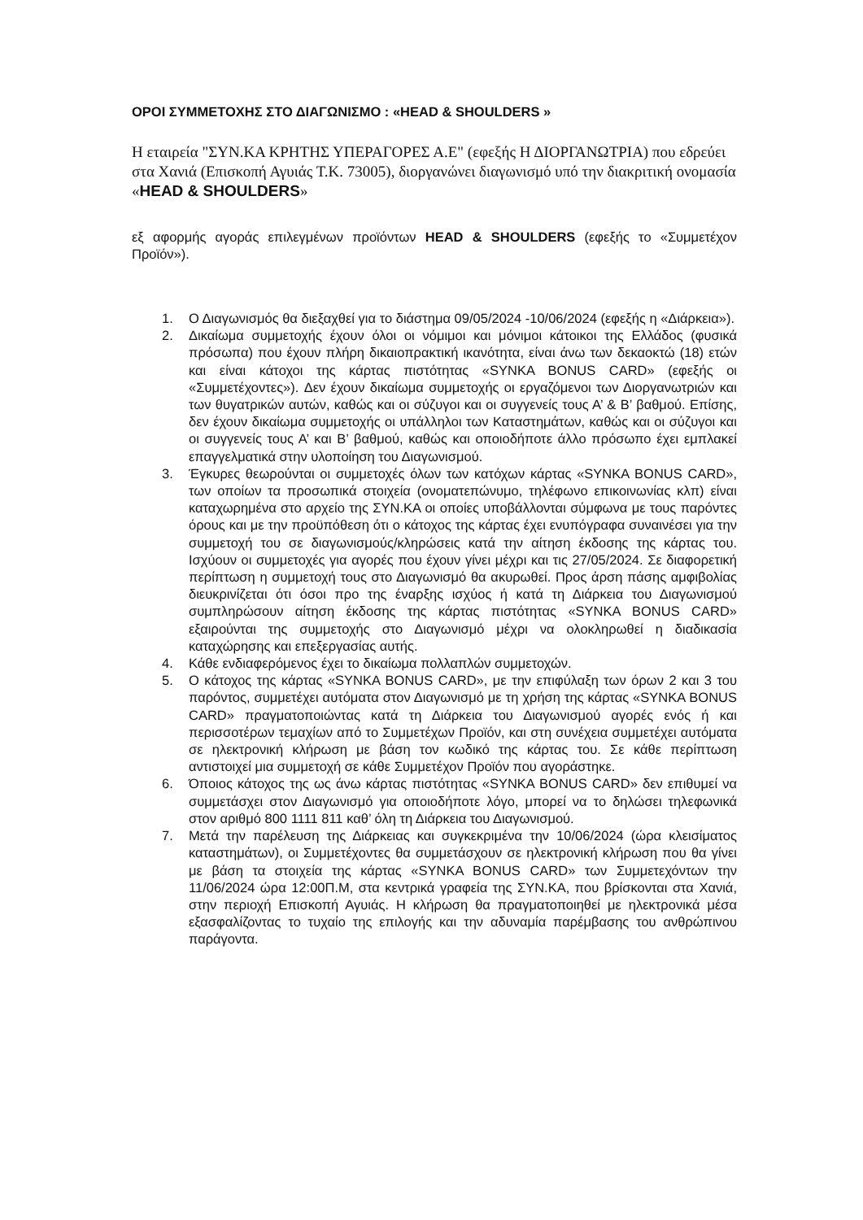ΟΡΟΙ ΣΥΜΜΕΤΟΧΗΣ ΣΤΟ ΔΙΑΓΩΝΙΣΜΟ : «HEAD & SHOULDERS »
Η εταιρεία "ΣΥΝ.ΚΑ ΚΡΗΤΗΣ ΥΠΕΡΑΓΟΡΕΣ Α.Ε" (εφεξής Η ΔΙΟΡΓΑΝΩΤΡΙΑ) που εδρεύει στα Χανιά (Επισκοπή Αγυιάς Τ.Κ. 73005), διοργανώνει διαγωνισμό υπό την διακριτική ονομασία «HEAD & SHOULDERS»
εξ αφορμής αγοράς επιλεγμένων προϊόντων HEAD & SHOULDERS (εφεξής το «Συμμετέχον Προϊόν»).
1. Ο Διαγωνισμός θα διεξαχθεί για το διάστημα 09/05/2024 -10/06/2024 (εφεξής η «Διάρκεια»).
2. Δικαίωμα συμμετοχής έχουν όλοι οι νόμιμοι και μόνιμοι κάτοικοι της Ελλάδος (φυσικά πρόσωπα) που έχουν πλήρη δικαιοπρακτική ικανότητα, είναι άνω των δεκαοκτώ (18) ετών και είναι κάτοχοι της κάρτας πιστότητας «SYNKA BONUS CARD» (εφεξής οι «Συμμετέχοντες»). Δεν έχουν δικαίωμα συμμετοχής οι εργαζόμενοι των Διοργανωτριών και των θυγατρικών αυτών, καθώς και οι σύζυγοι και οι συγγενείς τους Α’ & Β’ βαθμού. Επίσης, δεν έχουν δικαίωμα συμμετοχής οι υπάλληλοι των Καταστημάτων, καθώς και οι σύζυγοι και οι συγγενείς τους Α’ και Β’ βαθμού, καθώς και οποιοδήποτε άλλο πρόσωπο έχει εμπλακεί επαγγελματικά στην υλοποίηση του Διαγωνισμού.
3. Έγκυρες θεωρούνται οι συμμετοχές όλων των κατόχων κάρτας «SYNKA BONUS CARD», των οποίων τα προσωπικά στοιχεία (ονοματεπώνυμο, τηλέφωνο επικοινωνίας κλπ) είναι καταχωρημένα στο αρχείο της ΣΥΝ.ΚΑ οι οποίες υποβάλλονται σύμφωνα με τους παρόντες όρους και με την προϋπόθεση ότι ο κάτοχος της κάρτας έχει ενυπόγραφα συναινέσει για την συμμετοχή του σε διαγωνισμούς/κληρώσεις κατά την αίτηση έκδοσης της κάρτας του. Ισχύουν οι συμμετοχές για αγορές που έχουν γίνει μέχρι και τις 27/05/2024. Σε διαφορετική περίπτωση η συμμετοχή τους στο Διαγωνισμό θα ακυρωθεί. Προς άρση πάσης αμφιβολίας διευκρινίζεται ότι όσοι προ της έναρξης ισχύος ή κατά τη Διάρκεια του Διαγωνισμού συμπληρώσουν αίτηση έκδοσης της κάρτας πιστότητας «SYNKA BONUS CARD» εξαιρούνται της συμμετοχής στο Διαγωνισμό μέχρι να ολοκληρωθεί η διαδικασία καταχώρησης και επεξεργασίας αυτής.
4. Κάθε ενδιαφερόμενος έχει το δικαίωμα πολλαπλών συμμετοχών.
5. Ο κάτοχος της κάρτας «SYNKA BONUS CARD», με την επιφύλαξη των όρων 2 και 3 του παρόντος, συμμετέχει αυτόματα στον Διαγωνισμό με τη χρήση της κάρτας «SYNKA BONUS CARD» πραγματοποιώντας κατά τη Διάρκεια του Διαγωνισμού αγορές ενός ή και περισσοτέρων τεμαχίων από το Συμμετέχων Προϊόν, και στη συνέχεια συμμετέχει αυτόματα σε ηλεκτρονική κλήρωση με βάση τον κωδικό της κάρτας του. Σε κάθε περίπτωση αντιστοιχεί μια συμμετοχή σε κάθε Συμμετέχον Προϊόν που αγοράστηκε.
6. Όποιος κάτοχος της ως άνω κάρτας πιστότητας «SYNKA BONUS CARD» δεν επιθυμεί να συμμετάσχει στον Διαγωνισμό για οποιοδήποτε λόγο, μπορεί να το δηλώσει τηλεφωνικά στον αριθμό 800 1111 811 καθ’ όλη τη Διάρκεια του Διαγωνισμού.
7. Μετά την παρέλευση της Διάρκειας και συγκεκριμένα την 10/06/2024 (ώρα κλεισίματος καταστημάτων), οι Συμμετέχοντες θα συμμετάσχουν σε ηλεκτρονική κλήρωση που θα γίνει με βάση τα στοιχεία της κάρτας «SYNKA BONUS CARD» των Συμμετεχόντων την 11/06/2024 ώρα 12:00Π.Μ, στα κεντρικά γραφεία της ΣΥΝ.ΚΑ, που βρίσκονται στα Χανιά, στην περιοχή Επισκοπή Αγυιάς. Η κλήρωση θα πραγματοποιηθεί με ηλεκτρονικά μέσα εξασφαλίζοντας το τυχαίο της επιλογής και την αδυναμία παρέμβασης του ανθρώπινου παράγοντα.